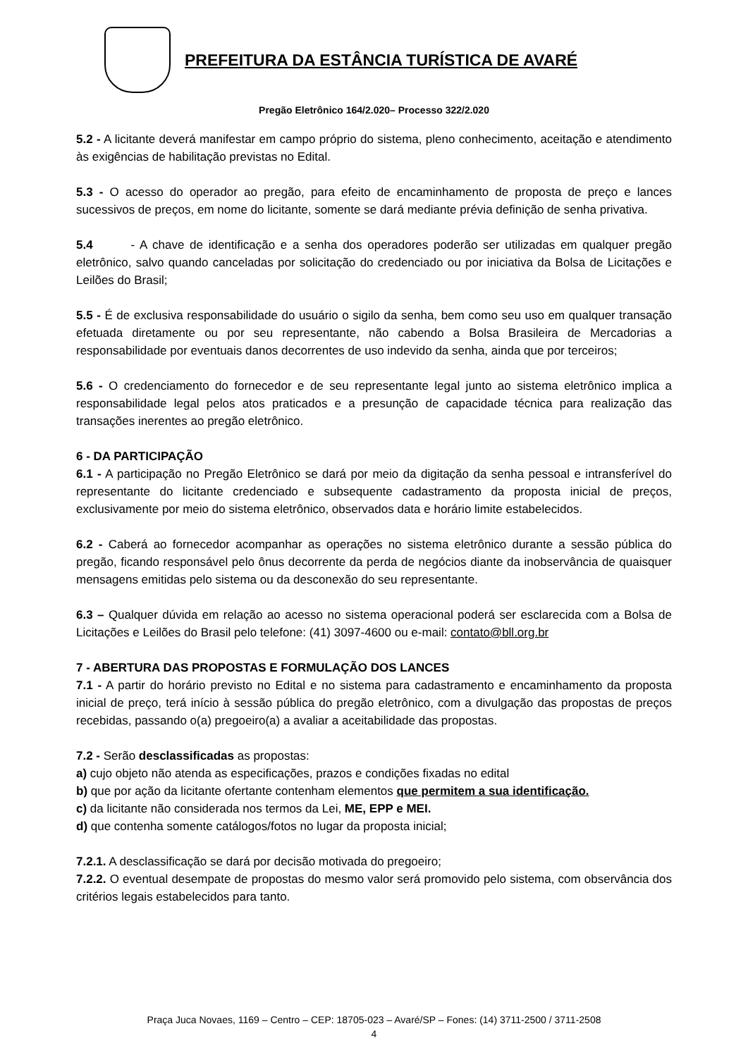PREFEITURA DA ESTÂNCIA TURÍSTICA DE AVARÉ
Pregão Eletrônico 164/2.020– Processo 322/2.020
5.2 - A licitante deverá manifestar em campo próprio do sistema, pleno conhecimento, aceitação e atendimento às exigências de habilitação previstas no Edital.
5.3 - O acesso do operador ao pregão, para efeito de encaminhamento de proposta de preço e lances sucessivos de preços, em nome do licitante, somente se dará mediante prévia definição de senha privativa.
5.4 - A chave de identificação e a senha dos operadores poderão ser utilizadas em qualquer pregão eletrônico, salvo quando canceladas por solicitação do credenciado ou por iniciativa da Bolsa de Licitações e Leilões do Brasil;
5.5 - É de exclusiva responsabilidade do usuário o sigilo da senha, bem como seu uso em qualquer transação efetuada diretamente ou por seu representante, não cabendo a Bolsa Brasileira de Mercadorias a responsabilidade por eventuais danos decorrentes de uso indevido da senha, ainda que por terceiros;
5.6 - O credenciamento do fornecedor e de seu representante legal junto ao sistema eletrônico implica a responsabilidade legal pelos atos praticados e a presunção de capacidade técnica para realização das transações inerentes ao pregão eletrônico.
6 - DA PARTICIPAÇÃO
6.1 - A participação no Pregão Eletrônico se dará por meio da digitação da senha pessoal e intransferível do representante do licitante credenciado e subsequente cadastramento da proposta inicial de preços, exclusivamente por meio do sistema eletrônico, observados data e horário limite estabelecidos.
6.2 - Caberá ao fornecedor acompanhar as operações no sistema eletrônico durante a sessão pública do pregão, ficando responsável pelo ônus decorrente da perda de negócios diante da inobservância de quaisquer mensagens emitidas pelo sistema ou da desconexão do seu representante.
6.3 – Qualquer dúvida em relação ao acesso no sistema operacional poderá ser esclarecida com a Bolsa de Licitações e Leilões do Brasil pelo telefone: (41) 3097-4600 ou e-mail: contato@bll.org.br
7 - ABERTURA DAS PROPOSTAS E FORMULAÇÃO DOS LANCES
7.1 - A partir do horário previsto no Edital e no sistema para cadastramento e encaminhamento da proposta inicial de preço, terá início à sessão pública do pregão eletrônico, com a divulgação das propostas de preços recebidas, passando o(a) pregoeiro(a) a avaliar a aceitabilidade das propostas.
7.2 - Serão desclassificadas as propostas:
a) cujo objeto não atenda as especificações, prazos e condições fixadas no edital
b) que por ação da licitante ofertante contenham elementos que permitem a sua identificação.
c) da licitante não considerada nos termos da Lei, ME, EPP e MEI.
d) que contenha somente catálogos/fotos no lugar da proposta inicial;
7.2.1. A desclassificação se dará por decisão motivada do pregoeiro;
7.2.2. O eventual desempate de propostas do mesmo valor será promovido pelo sistema, com observância dos critérios legais estabelecidos para tanto.
Praça Juca Novaes, 1169 – Centro – CEP: 18705-023 – Avaré/SP – Fones: (14) 3711-2500 / 3711-2508
4